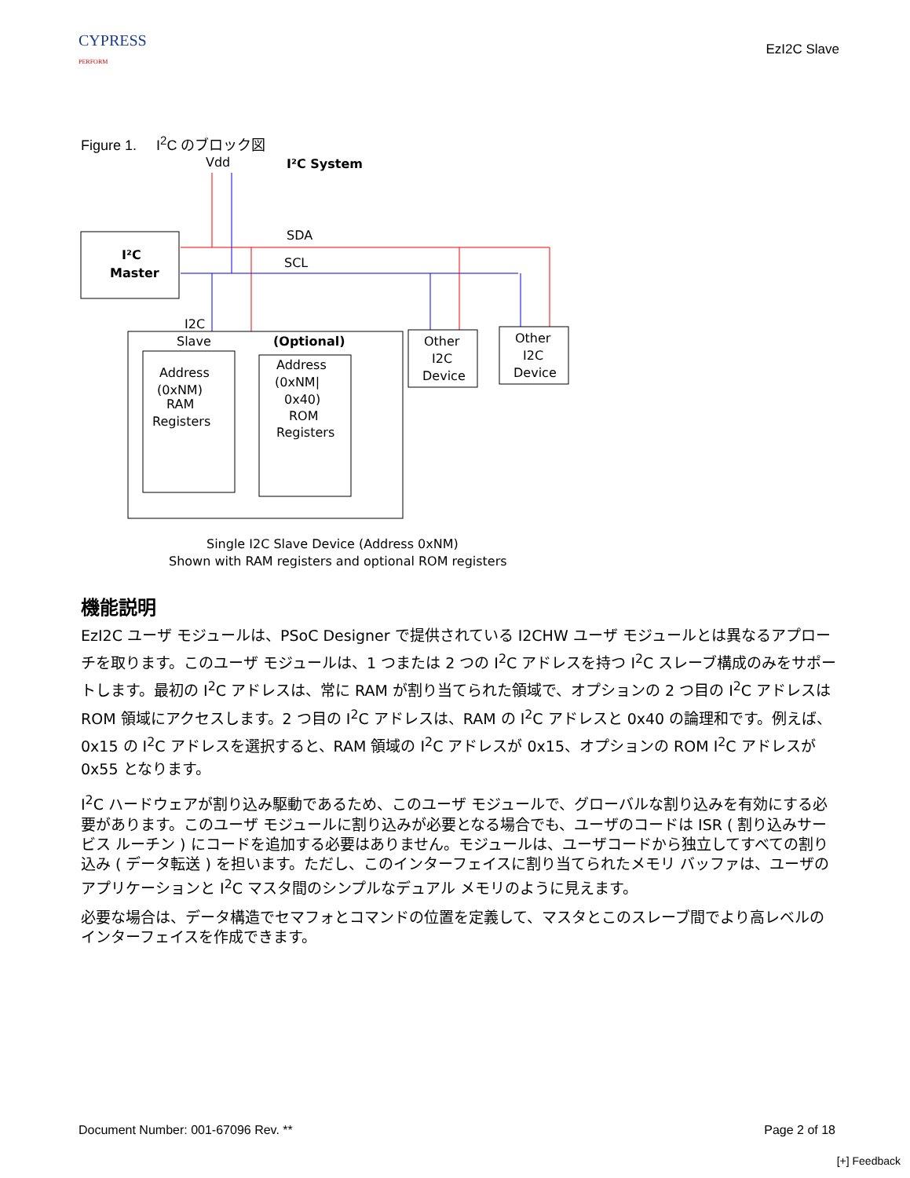CYPRESS
PERFORM
EzI2C Slave
Figure 1. I<sup>2</sup>C のブロック図
Vdd
I²C System
I²C
Master
SDA
SCL
I2C
Slave
(Optional)
Address
(0xNM)
RAM
Registers
Address
(0xNM|
0x40)
ROM
Registers
Other
I2C
Device
Other
I2C
Device
Single I2C Slave Device (Address 0xNM)
Shown with RAM registers and optional ROM registers
機能説明
EzI2C ユーザ モジュールは、PSoC Designer で提供されている I2CHW ユーザ モジュールとは異なるアプローチを取ります。このユーザ モジュールは、1 つまたは 2 つの I<sup>2</sup>C アドレスを持つ I<sup>2</sup>C スレーブ構成のみをサポートします。最初の I<sup>2</sup>C アドレスは、常に RAM が割り当てられた領域で、オプションの 2 つ目の I<sup>2</sup>C アドレスは ROM 領域にアクセスします。2 つ目の I<sup>2</sup>C アドレスは、RAM の I<sup>2</sup>C アドレスと 0x40 の論理和です。例えば、0x15 の I<sup>2</sup>C アドレスを選択すると、RAM 領域の I<sup>2</sup>C アドレスが 0x15、オプションの ROM I<sup>2</sup>C アドレスが 0x55 となります。
I<sup>2</sup>C ハードウェアが割り込み駆動であるため、このユーザ モジュールで、グローバルな割り込みを有効にする必要があります。このユーザ モジュールに割り込みが必要となる場合でも、ユーザのコードは ISR ( 割り込みサービス ルーチン ) にコードを追加する必要はありません。モジュールは、ユーザコードから独立してすべての割り込み ( データ転送 ) を担います。ただし、このインターフェイスに割り当てられたメモリ バッファは、ユーザのアプリケーションと I<sup>2</sup>C マスタ間のシンプルなデュアル メモリのように見えます。
必要な場合は、データ構造でセマフォとコマンドの位置を定義して、マスタとこのスレーブ間でより高レベルのインターフェイスを作成できます。
Document Number: 001-67096 Rev. ** Page 2 of 18
[+] Feedback